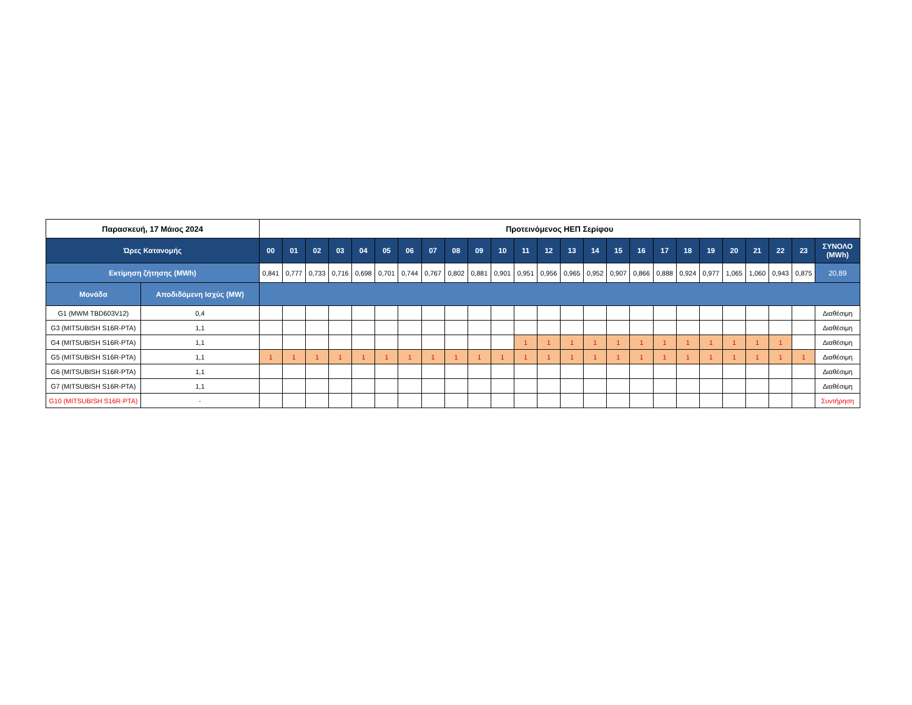| Παρασκευή, 17 Μάιος 2024 | | Προτεινόμενος ΗΕΠ Σερίφου | | | | | | | | | | | | | | | | | | | | | | | | |
| Ώρες Κατανομής | | 00 | 01 | 02 | 03 | 04 | 05 | 06 | 07 | 08 | 09 | 10 | 11 | 12 | 13 | 14 | 15 | 16 | 17 | 18 | 19 | 20 | 21 | 22 | 23 | ΣΥΝΟΛΟ (MWh) |
| Εκτίμηση ζήτησης (MWh) | | 0,841 | 0,777 | 0,733 | 0,716 | 0,698 | 0,701 | 0,744 | 0,767 | 0,802 | 0,881 | 0,901 | 0,951 | 0,956 | 0,965 | 0,952 | 0,907 | 0,866 | 0,888 | 0,924 | 0,977 | 1,065 | 1,060 | 0,943 | 0,875 | 20,89 |
| Μονάδα | Αποδιδόμενη Ισχύς (MW) | | | | | | | | | | | | | | | | | | | | | | | | | |
| G1 (MWM TBD603V12) | 0,4 | | | | | | | | | | | | | | | | | | | | | | | | | Διαθέσιμη |
| G3 (MITSUBISH S16R-PTA) | 1,1 | | | | | | | | | | | | | | | | | | | | | | | | | Διαθέσιμη |
| G4 (MITSUBISH S16R-PTA) | 1,1 | | | | | | | | | | | | 1 | 1 | 1 | 1 | 1 | 1 | 1 | 1 | 1 | 1 | 1 | 1 | | Διαθέσιμη |
| G5 (MITSUBISH S16R-PTA) | 1,1 | 1 | 1 | 1 | 1 | 1 | 1 | 1 | 1 | 1 | 1 | 1 | 1 | 1 | 1 | 1 | 1 | 1 | 1 | 1 | 1 | 1 | 1 | 1 | 1 | Διαθέσιμη |
| G6 (MITSUBISH S16R-PTA) | 1,1 | | | | | | | | | | | | | | | | | | | | | | | | | Διαθέσιμη |
| G7 (MITSUBISH S16R-PTA) | 1,1 | | | | | | | | | | | | | | | | | | | | | | | | | Διαθέσιμη |
| G10 (MITSUBISH S16R-PTA) | - | | | | | | | | | | | | | | | | | | | | | | | | | Συντήρηση |